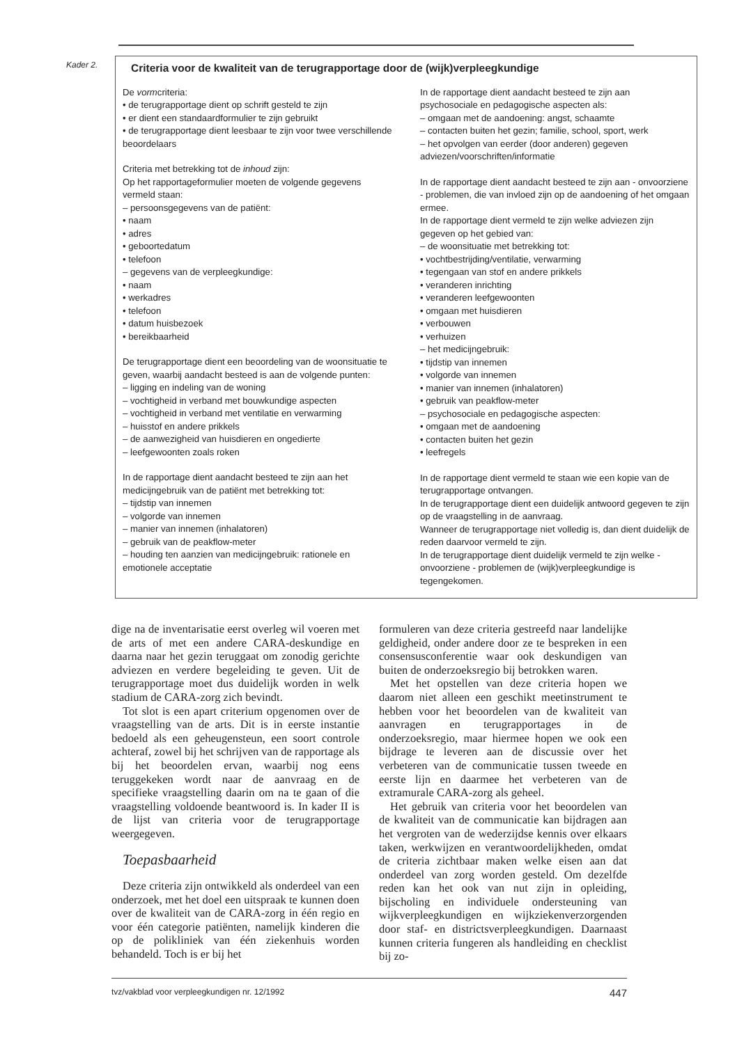Kader 2.
Criteria voor de kwaliteit van de terugrapportage door de (wijk)verpleegkundige
De vormcriteria:
• de terugrapportage dient op schrift gesteld te zijn
• er dient een standaardformulier te zijn gebruikt
• de terugrapportage dient leesbaar te zijn voor twee verschillende beoordelaars
Criteria met betrekking tot de inhoud zijn:
Op het rapportageformulier moeten de volgende gegevens vermeld staan:
– persoonsgegevens van de patiënt:
• naam
• adres
• geboortedatum
• telefoon
– gegevens van de verpleegkundige:
• naam
• werkadres
• telefoon
• datum huisbezoek
• bereikbaarheid
De terugrapportage dient een beoordeling van de woonsituatie te geven, waarbij aandacht besteed is aan de volgende punten:
– ligging en indeling van de woning
– vochtigheid in verband met bouwkundige aspecten
– vochtigheid in verband met ventilatie en verwarming
– huisstof en andere prikkels
– de aanwezigheid van huisdieren en ongedierte
– leefgewoonten zoals roken
In de rapportage dient aandacht besteed te zijn aan het medicijngebruik van de patiënt met betrekking tot:
– tijdstip van innemen
– volgorde van innemen
– manier van innemen (inhalatoren)
– gebruik van de peakflow-meter
– houding ten aanzien van medicijngebruik: rationele en emotionele acceptatie
In de rapportage dient aandacht besteed te zijn aan psychosociale en pedagogische aspecten als:
– omgaan met de aandoening: angst, schaamte
– contacten buiten het gezin; familie, school, sport, werk
– het opvolgen van eerder (door anderen) gegeven adviezen/voorschriften/informatie
In de rapportage dient aandacht besteed te zijn aan - onvoorziene - problemen, die van invloed zijn op de aandoening of het omgaan ermee.
In de rapportage dient vermeld te zijn welke adviezen zijn gegeven op het gebied van:
– de woonsituatie met betrekking tot:
• vochtbestrijding/ventilatie, verwarming
• tegengaan van stof en andere prikkels
• veranderen inrichting
• veranderen leefgewoonten
• omgaan met huisdieren
• verbouwen
• verhuizen
– het medicijngebruik:
• tijdstip van innemen
• volgorde van innemen
• manier van innemen (inhalatoren)
• gebruik van peakflow-meter
– psychosociale en pedagogische aspecten:
• omgaan met de aandoening
• contacten buiten het gezin
• leefregels
In de rapportage dient vermeld te staan wie een kopie van de terugrapportage ontvangen.
In de terugrapportage dient een duidelijk antwoord gegeven te zijn op de vraagstelling in de aanvraag.
Wanneer de terugrapportage niet volledig is, dan dient duidelijk de reden daarvoor vermeld te zijn.
In de terugrapportage dient duidelijk vermeld te zijn welke - onvoorziene - problemen de (wijk)verpleegkundige is tegengekomen.
dige na de inventarisatie eerst overleg wil voeren met de arts of met een andere CARA-deskundige en daarna naar het gezin teruggaat om zonodig gerichte adviezen en verdere begeleiding te geven. Uit de terugrapportage moet dus duidelijk worden in welk stadium de CARA-zorg zich bevindt.
Tot slot is een apart criterium opgenomen over de vraagstelling van de arts. Dit is in eerste instantie bedoeld als een geheugensteun, een soort controle achteraf, zowel bij het schrijven van de rapportage als bij het beoordelen ervan, waarbij nog eens teruggekeken wordt naar de aanvraag en de specifieke vraagstelling daarin om na te gaan of die vraagstelling voldoende beantwoord is. In kader II is de lijst van criteria voor de terugrapportage weergegeven.
Toepasbaarheid
Deze criteria zijn ontwikkeld als onderdeel van een onderzoek, met het doel een uitspraak te kunnen doen over de kwaliteit van de CARA-zorg in één regio en voor één categorie patiënten, namelijk kinderen die op de polikliniek van één ziekenhuis worden behandeld. Toch is er bij het
formuleren van deze criteria gestreefd naar landelijke geldigheid, onder andere door ze te bespreken in een consensusconferentie waar ook deskundigen van buiten de onderzoeksregio bij betrokken waren.
Met het opstellen van deze criteria hopen we daarom niet alleen een geschikt meetinstrument te hebben voor het beoordelen van de kwaliteit van aanvragen en terugrapportages in de onderzoeksregio, maar hiermee hopen we ook een bijdrage te leveren aan de discussie over het verbeteren van de communicatie tussen tweede en eerste lijn en daarmee het verbeteren van de extramurale CARA-zorg als geheel.
Het gebruik van criteria voor het beoordelen van de kwaliteit van de communicatie kan bijdragen aan het vergroten van de wederzijdse kennis over elkaars taken, werkwijzen en verantwoordelijkheden, omdat de criteria zichtbaar maken welke eisen aan dat onderdeel van zorg worden gesteld. Om dezelfde reden kan het ook van nut zijn in opleiding, bijscholing en individuele ondersteuning van wijkverpleegkundigen en wijkziekenverzorgenden door staf- en districtsverpleegkundigen. Daarnaast kunnen criteria fungeren als handleiding en checklist bij zo-
tvz/vakblad voor verpleegkundigen nr. 12/1992 447